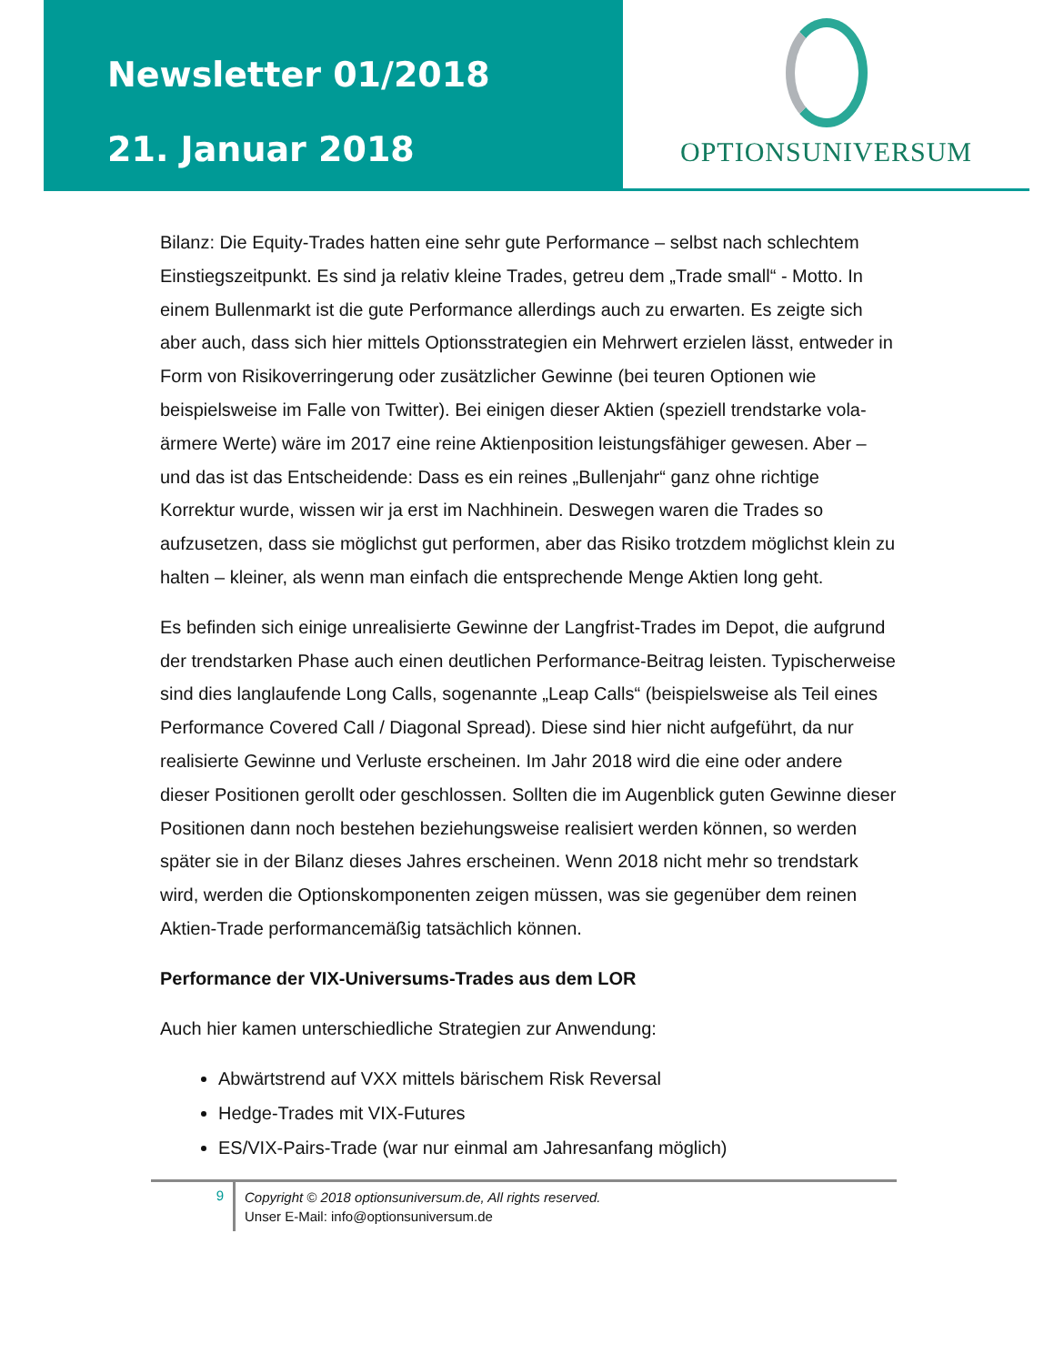Newsletter 01/2018
21. Januar 2018
OPTIONSUNIVERSUM
Bilanz: Die Equity-Trades hatten eine sehr gute Performance – selbst nach schlechtem Einstiegszeitpunkt. Es sind ja relativ kleine Trades, getreu dem „Trade small“ - Motto. In einem Bullenmarkt ist die gute Performance allerdings auch zu erwarten. Es zeigte sich aber auch, dass sich hier mittels Optionsstrategien ein Mehrwert erzielen lässt, entweder in Form von Risikoverringerung oder zusätzlicher Gewinne (bei teuren Optionen wie beispielsweise im Falle von Twitter). Bei einigen dieser Aktien (speziell trendstarke vola-ärmere Werte) wäre im 2017 eine reine Aktienposition leistungsfähiger gewesen. Aber – und das ist das Entscheidende: Dass es ein reines „Bullenjahr“ ganz ohne richtige Korrektur wurde, wissen wir ja erst im Nachhinein. Deswegen waren die Trades so aufzusetzen, dass sie möglichst gut performen, aber das Risiko trotzdem möglichst klein zu halten – kleiner, als wenn man einfach die entsprechende Menge Aktien long geht.
Es befinden sich einige unrealisierte Gewinne der Langfrist-Trades im Depot, die aufgrund der trendstarken Phase auch einen deutlichen Performance-Beitrag leisten. Typischerweise sind dies langlaufende Long Calls, sogenannte „Leap Calls“ (beispielsweise als Teil eines Performance Covered Call / Diagonal Spread). Diese sind hier nicht aufgeführt, da nur realisierte Gewinne und Verluste erscheinen. Im Jahr 2018 wird die eine oder andere dieser Positionen gerollt oder geschlossen. Sollten die im Augenblick guten Gewinne dieser Positionen dann noch bestehen beziehungsweise realisiert werden können, so werden später sie in der Bilanz dieses Jahres erscheinen. Wenn 2018 nicht mehr so trendstark wird, werden die Optionskomponenten zeigen müssen, was sie gegenüber dem reinen Aktien-Trade performancemäßig tatsächlich können.
Performance der VIX-Universums-Trades aus dem LOR
Auch hier kamen unterschiedliche Strategien zur Anwendung:
Abwärtstrend auf VXX mittels bärischem Risk Reversal
Hedge-Trades mit VIX-Futures
ES/VIX-Pairs-Trade (war nur einmal am Jahresanfang möglich)
9
Copyright © 2018 optionsuniversum.de, All rights reserved.
Unser E-Mail: info@optionsuniversum.de